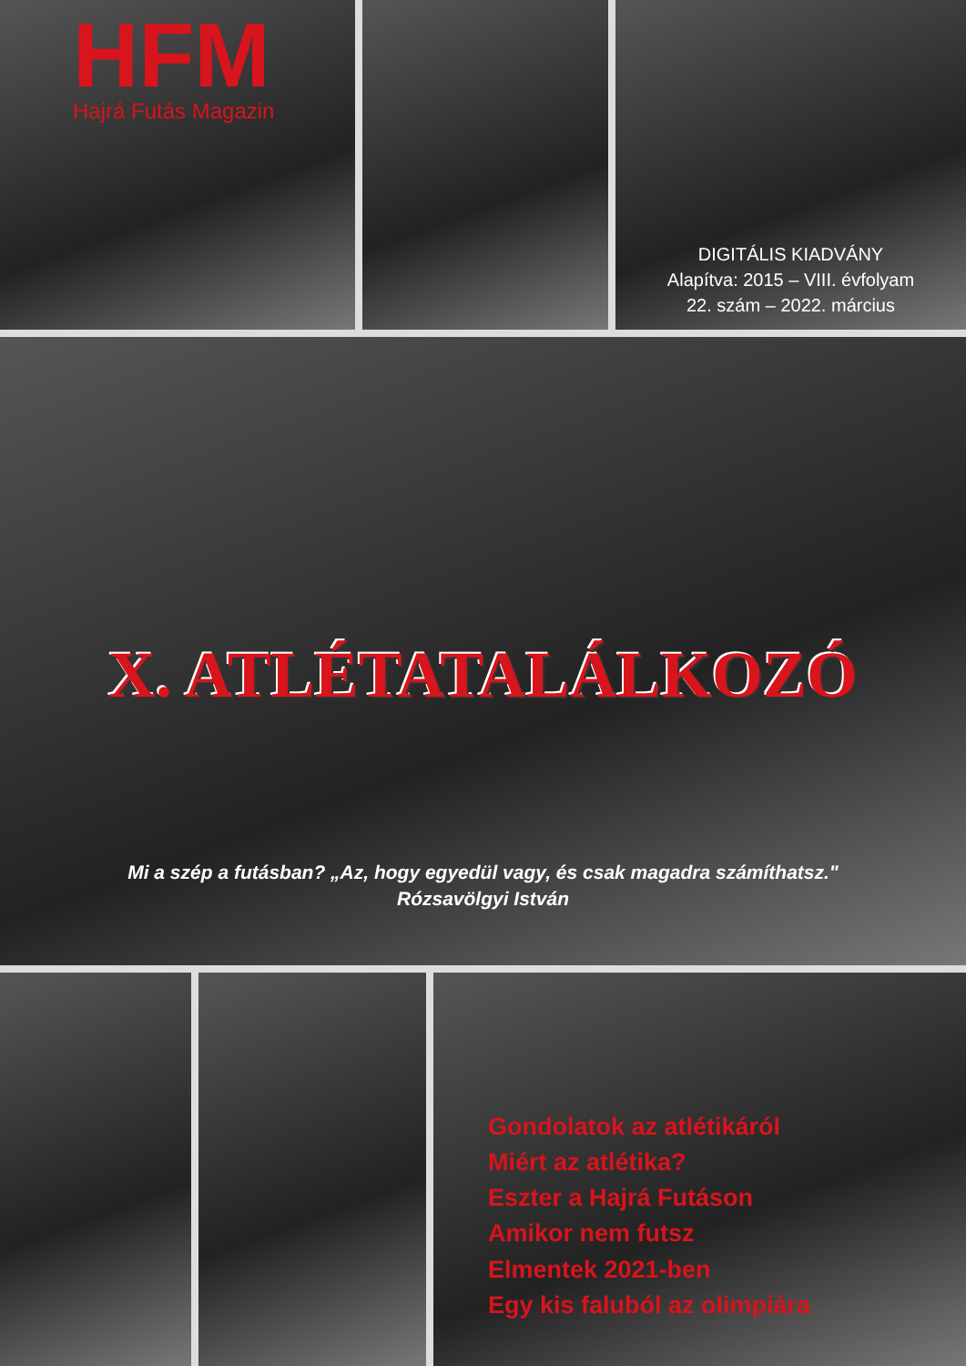HFM
Hajrá Futás Magazin
DIGITÁLIS KIADVÁNY
Alapítva: 2015 – VIII. évfolyam
22. szám – 2022. március
X. ATLÉTATALÁLKOZÓ
Mi a szép a futásban? „Az, hogy egyedül vagy, és csak magadra számíthatsz."
Rózsavölgyi István
Gondolatok az atlétikáról
Miért az atlétika?
Eszter a Hajrá Futáson
Amikor nem futsz
Elmentek 2021-ben
Egy kis faluból az olimpiára